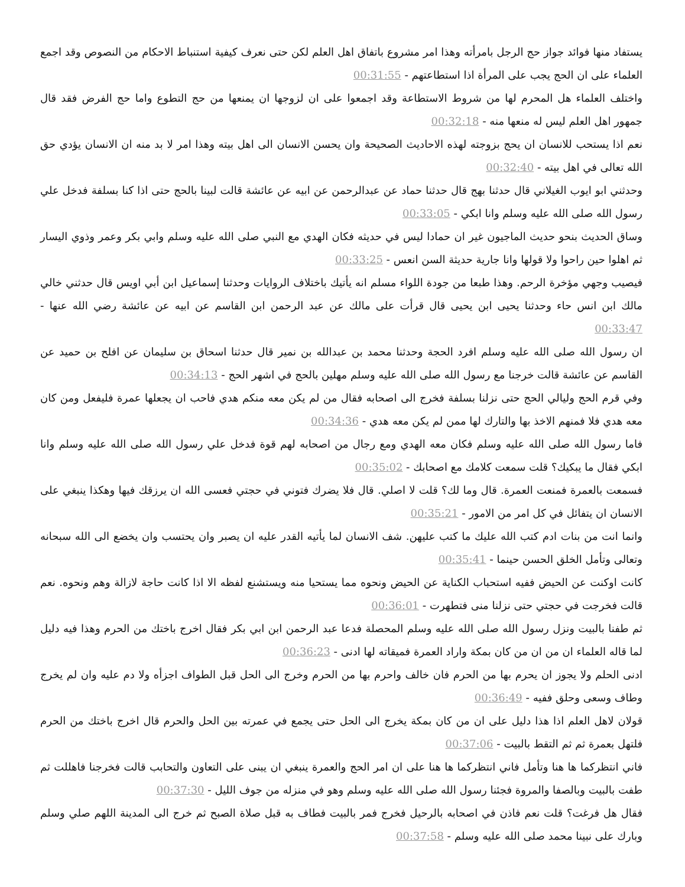يستفاد منها فوائد جواز حج الرجل بامرأته وهذا امر مشروع باتفاق اهل العلم لكن حتى نعرف كيفية استنباط الاحكام من النصوص وقد اجمع العلماء على ان الحج يجب على المرأة اذا استطاعتهم - 00:31:55
واختلف العلماء هل المحرم لها من شروط الاستطاعة وقد اجمعوا على ان لزوجها ان يمنعها من حج التطوع واما حج الفرض فقد قال جمهور اهل العلم ليس له منعها منه - 00:32:18
نعم اذا يستحب للانسان ان يحج بزوجته لهذه الاحاديث الصحيحة وان يحسن الانسان الى اهل بيته وهذا امر لا بد منه ان الانسان يؤدي حق الله تعالى في اهل بيته - 00:32:40
وحدثني ابو ايوب الغيلاني قال حدثنا بهج قال حدثنا حماد عن عبدالرحمن عن ابيه عن عائشة قالت لبينا بالحج حتى اذا كنا بسلفة فدخل علي رسول الله صلى الله عليه وسلم وانا ابكي - 00:33:05
وساق الحديث بنحو حديث الماجيون غير ان حمادا ليس في حديثه فكان الهدي مع النبي صلى الله عليه وسلم وابي بكر وعمر وذوي اليسار ثم اهلوا حين راحوا ولا قولها وانا جارية حديثة السن انعس - 00:33:25
فيصيب وجهي مؤخرة الرحم. وهذا طبعا من جودة اللواء مسلم انه يأتيك باختلاف الروايات وحدثنا إسماعيل ابن أبي اويس قال حدثني خالي مالك ابن انس حاء وحدثنا يحيى ابن يحيى قال قرأت على مالك عن عبد الرحمن ابن القاسم عن ابيه عن عائشة رضي الله عنها - 00:33:47
ان رسول الله صلى الله عليه وسلم افرد الحجة وحدثنا محمد بن عبدالله بن نمير قال حدثنا اسحاق بن سليمان عن افلح بن حميد عن القاسم عن عائشة قالت خرجنا مع رسول الله صلى الله عليه وسلم مهلين بالحج في اشهر الحج - 00:34:13
وفي قرم الحج وليالي الحج حتى نزلنا بسلفة فخرج الى اصحابه فقال من لم يكن معه منكم هدي فاحب ان يجعلها عمرة فليفعل ومن كان معه هدي فلا فمنهم الاخذ بها والتارك لها ممن لم يكن معه هدي - 00:34:36
فاما رسول الله صلى الله عليه وسلم فكان معه الهدي ومع رجال من اصحابه لهم قوة فدخل علي رسول الله صلى الله عليه وسلم وانا ابكي فقال ما يبكيك؟ قلت سمعت كلامك مع اصحابك - 00:35:02
فسمعت بالعمرة فمنعت العمرة. قال وما لك؟ قلت لا اصلي. قال فلا يضرك فتوني في حجتي فعسى الله ان يرزقك فيها وهكذا ينبغي على الانسان ان يتفائل في كل امر من الامور - 00:35:21
وانما انت من بنات ادم كتب الله عليك ما كتب عليهن. شف الانسان لما يأتيه القدر عليه ان يصبر وان يحتسب وان يخضع الى الله سبحانه وتعالى وتأمل الخلق الحسن حينما - 00:35:41
كانت اوكنت عن الحيض ففيه استحباب الكناية عن الحيض ونحوه مما يستحيا منه ويستشنع لفظه الا اذا كانت حاجة لازالة وهم ونحوه. نعم قالت فخرجت في حجتي حتى نزلنا منى فتطهرت - 00:36:01
ثم طفنا بالبيت ونزل رسول الله صلى الله عليه وسلم المحصلة فدعا عبد الرحمن ابن ابي بكر فقال اخرج باختك من الحرم وهذا فيه دليل لما قاله العلماء ان من ان من كان بمكة واراد العمرة فميقاته لها ادنى - 00:36:23
ادنى الحلم ولا يجوز ان يحرم بها من الحرم فان خالف واحرم بها من الحرم وخرج الى الحل قبل الطواف اجزأه ولا دم عليه وان لم يخرج وطاف وسعى وحلق ففيه - 00:36:49
قولان لاهل العلم اذا هذا دليل على ان من كان بمكة يخرج الى الحل حتى يجمع في عمرته بين الحل والحرم قال اخرج باختك من الحرم فلتهل بعمرة ثم ثم التقط بالبيت - 00:37:06
فاني انتظركما ها هنا وتأمل فاني انتظركما ها هنا على ان امر الحج والعمرة ينبغي ان يبنى على التعاون والتحابب قالت فخرجنا فاهللت ثم طفت بالبيت وبالصفا والمروة فجئنا رسول الله صلى الله عليه وسلم وهو في منزله من جوف الليل - 00:37:30
فقال هل فرغت؟ قلت نعم فاذن في اصحابه بالرحيل فخرج فمر بالبيت فطاف به قبل صلاة الصبح ثم خرج الى المدينة اللهم صلي وسلم وبارك على نبينا محمد صلى الله عليه وسلم - 00:37:58